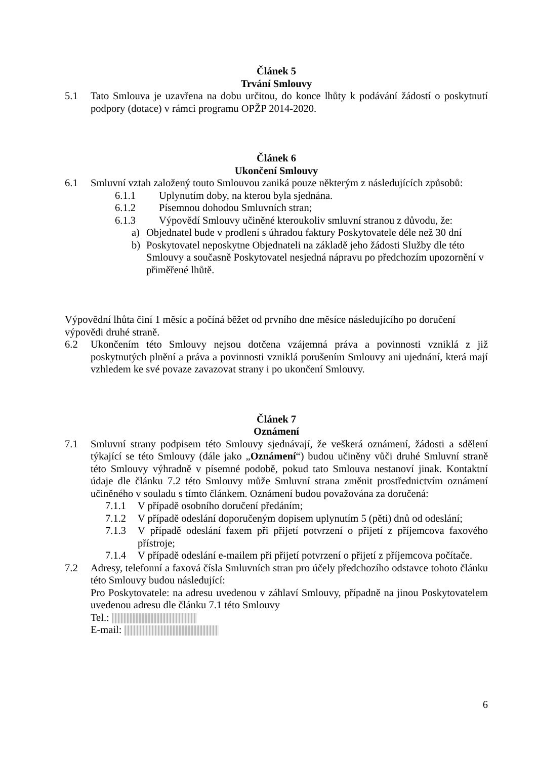Článek 5
Trvání Smlouvy
5.1 Tato Smlouva je uzavřena na dobu určitou, do konce lhůty k podávání žádostí o poskytnutí podpory (dotace) v rámci programu OPŽP 2014-2020.
Článek 6
Ukončení Smlouvy
6.1 Smluvní vztah založený touto Smlouvou zaniká pouze některým z následujících způsobů:
6.1.1 Uplynutím doby, na kterou byla sjednána.
6.1.2 Písemnou dohodou Smluvních stran;
6.1.3 Výpovědí Smlouvy učiněné kteroukoliv smluvní stranou z důvodu, že:
a) Objednatel bude v prodlení s úhradou faktury Poskytovatele déle než 30 dní
b) Poskytovatel neposkytne Objednateli na základě jeho žádosti Služby dle této Smlouvy a současně Poskytovatel nesjedná nápravu po předchozím upozornění v přiměřené lhůtě.
Výpovědní lhůta činí 1 měsíc a počíná běžet od prvního dne měsíce následujícího po doručení výpovědi druhé straně.
6.2 Ukončením této Smlouvy nejsou dotčena vzájemná práva a povinnosti vzniklá z již poskytnutých plnění a práva a povinnosti vzniklá porušením Smlouvy ani ujednání, která mají vzhledem ke své povaze zavazovat strany i po ukončení Smlouvy.
Článek 7
Oznámení
7.1 Smluvní strany podpisem této Smlouvy sjednávají, že veškerá oznámení, žádosti a sdělení týkající se této Smlouvy (dále jako „Oznámení“) budou učiněny vůči druhé Smluvní straně této Smlouvy výhradně v písemné podobě, pokud tato Smlouva nestanoví jinak. Kontaktní údaje dle článku 7.2 této Smlouvy může Smluvní strana změnit prostřednictvím oznámení učiněného v souladu s tímto článkem. Oznámení budou považována za doručená:
7.1.1 V případě osobního doručení předáním;
7.1.2 V případě odeslání doporučeným dopisem uplynutím 5 (pěti) dnů od odeslání;
7.1.3 V případě odeslání faxem při přijetí potvrzení o přijetí z příjemcova faxového přístroje;
7.1.4 V případě odeslání e-mailem při přijetí potvrzení o přijetí z příjemcova počítače.
7.2 Adresy, telefonní a faxová čísla Smluvních stran pro účely předchozího odstavce tohoto článku této Smlouvy budou následující:
Pro Poskytovatele: na adresu uvedenou v záhlaví Smlouvy, případně na jinou Poskytovatelem uvedenou adresu dle článku 7.1 této Smlouvy
Tel.:
E-mail:
6